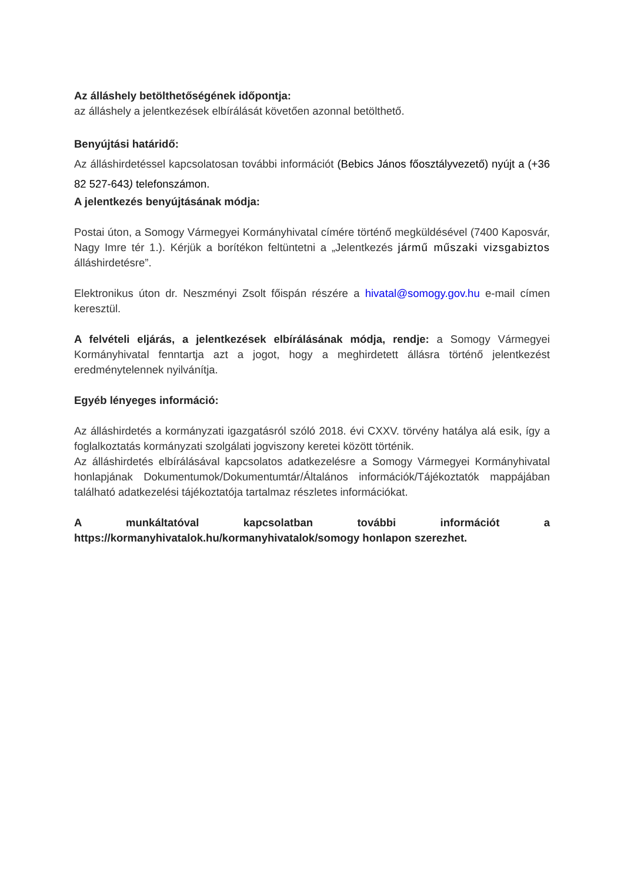Az álláshely betölthetőségének időpontja:
az álláshely a jelentkezések elbírálását követően azonnal betölthető.
Benyújtási határidő:
Az álláshirdetéssel kapcsolatosan további információt (Bebics János főosztályvezető) nyújt a (+36 82 527-643) telefonszámon.
A jelentkezés benyújtásának módja:
Postai úton, a Somogy Vármegyei Kormányhivatal címére történő megküldésével (7400 Kaposvár, Nagy Imre tér 1.). Kérjük a borítékon feltüntetni a „Jelentkezés jármű műszaki vizsgabiztos álláshirdetésre”.
Elektronikus úton dr. Neszményi Zsolt főispán részére a hivatal@somogy.gov.hu e-mail címen keresztül.
A felvételi eljárás, a jelentkezések elbírálásának módja, rendje: a Somogy Vármegyei Kormányhivatal fenntartja azt a jogot, hogy a meghirdetett állásra történő jelentkezést eredménytelennek nyilvánítja.
Egyéb lényeges információ:
Az álláshirdetés a kormányzati igazgatásról szóló 2018. évi CXXV. törvény hatálya alá esik, így a foglalkoztatás kormányzati szolgálati jogviszony keretei között történik.
Az álláshirdetés elbírálásával kapcsolatos adatkezelésre a Somogy Vármegyei Kormányhivatal honlapjának Dokumentumok/Dokumentumtár/Általános információk/Tájékoztatók mappájában található adatkezelési tájékoztatója tartalmaz részletes információkat.
A munkáltatóval kapcsolatban további információt a https://kormanyhivatalok.hu/kormanyhivatalok/somogy honlapon szerezhet.